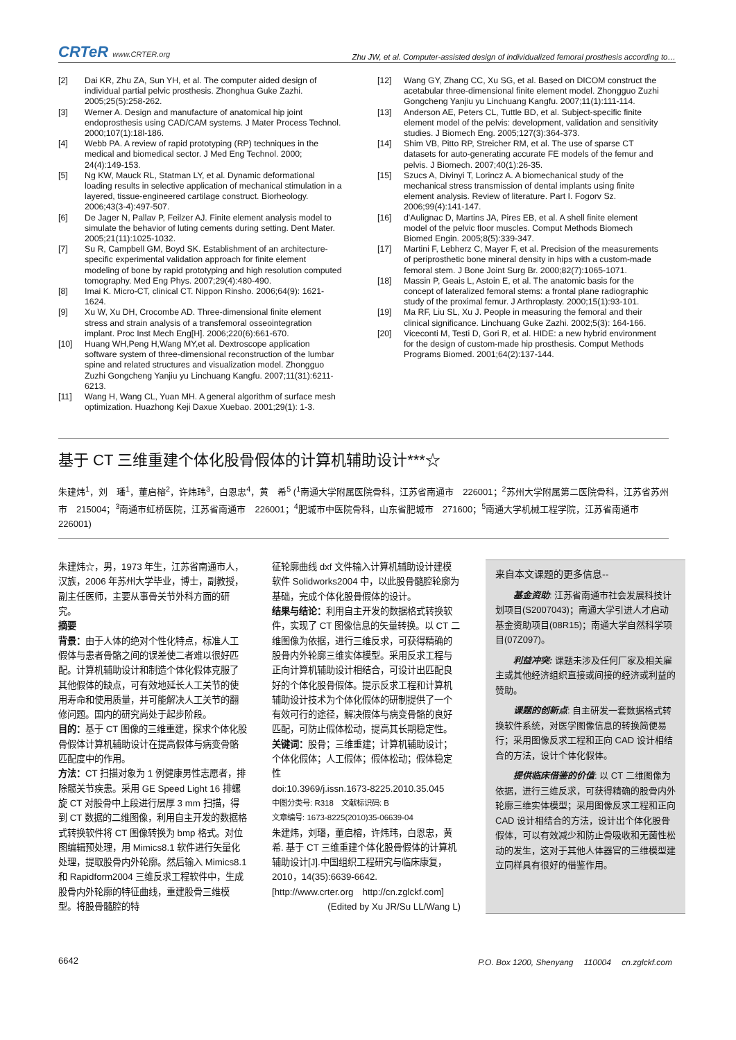CRTeR www.CRTER.org
Zhu JW, et al. Computer-assisted design of individualized femoral prosthesis according to…
[2] Dai KR, Zhu ZA, Sun YH, et al. The computer aided design of individual partial pelvic prosthesis. Zhonghua Guke Zazhi. 2005;25(5):258-262.
[3] Werner A. Design and manufacture of anatomical hip joint endoprosthesis using CAD/CAM systems. J Mater Process Technol. 2000;107(1):18l-186.
[4] Webb PA. A review of rapid prototyping (RP) techniques in the medical and biomedical sector. J Med Eng Technol. 2000; 24(4):149-153.
[5] Ng KW, Mauck RL, Statman LY, et al. Dynamic deformational loading results in selective application of mechanical stimulation in a layered, tissue-engineered cartilage construct. Biorheology. 2006;43(3-4):497-507.
[6] De Jager N, Pallav P, Feilzer AJ. Finite element analysis model to simulate the behavior of luting cements during setting. Dent Mater. 2005;21(11):1025-1032.
[7] Su R, Campbell GM, Boyd SK. Establishment of an architecture-specific experimental validation approach for finite element modeling of bone by rapid prototyping and high resolution computed tomography. Med Eng Phys. 2007;29(4):480-490.
[8] Imai K. Micro-CT, clinical CT. Nippon Rinsho. 2006;64(9): 1621-1624.
[9] Xu W, Xu DH, Crocombe AD. Three-dimensional finite element stress and strain analysis of a transfemoral osseointegration implant. Proc Inst Mech Eng[H]. 2006;220(6):661-670.
[10] Huang WH,Peng H,Wang MY,et al. Dextroscope application software system of three-dimensional reconstruction of the lumbar spine and related structures and visualization model. Zhongguo Zuzhi Gongcheng Yanjiu yu Linchuang Kangfu. 2007;11(31):6211-6213.
[11] Wang H, Wang CL, Yuan MH. A general algorithm of surface mesh optimization. Huazhong Keji Daxue Xuebao. 2001;29(1): 1-3.
[12] Wang GY, Zhang CC, Xu SG, et al. Based on DICOM construct the acetabular three-dimensional finite element model. Zhongguo Zuzhi Gongcheng Yanjiu yu Linchuang Kangfu. 2007;11(1):111-114.
[13] Anderson AE, Peters CL, Tuttle BD, et al. Subject-specific finite element model of the pelvis: development, validation and sensitivity studies. J Biomech Eng. 2005;127(3):364-373.
[14] Shim VB, Pitto RP, Streicher RM, et al. The use of sparse CT datasets for auto-generating accurate FE models of the femur and pelvis. J Biomech. 2007;40(1):26-35.
[15] Szucs A, Divinyi T, Lorincz A. A biomechanical study of the mechanical stress transmission of dental implants using finite element analysis. Review of literature. Part I. Fogorv Sz. 2006;99(4):141-147.
[16] d'Aulignac D, Martins JA, Pires EB, et al. A shell finite element model of the pelvic floor muscles. Comput Methods Biomech Biomed Engin. 2005;8(5):339-347.
[17] Martini F, Lebherz C, Mayer F, et al. Precision of the measurements of periprosthetic bone mineral density in hips with a custom-made femoral stem. J Bone Joint Surg Br. 2000;82(7):1065-1071.
[18] Massin P, Geais L, Astoin E, et al. The anatomic basis for the concept of lateralized femoral stems: a frontal plane radiographic study of the proximal femur. J Arthroplasty. 2000;15(1):93-101.
[19] Ma RF, Liu SL, Xu J. People in measuring the femoral and their clinical significance. Linchuang Guke Zazhi. 2002;5(3): 164-166.
[20] Viceconti M, Testi D, Gori R, et al. HIDE: a new hybrid environment for the design of custom-made hip prosthesis. Comput Methods Programs Biomed. 2001;64(2):137-144.
基于 CT 三维重建个体化股骨假体的计算机辅助设计***☆
朱建炜<sup>1</sup>，刘　璠<sup>1</sup>，董启榕<sup>2</sup>，许炜玮<sup>3</sup>，白恩忠<sup>4</sup>，黄　希<sup>5</sup> (<sup>1</sup>南通大学附属医院骨科，江苏省南通市　226001；<sup>2</sup>苏州大学附属第二医院骨科，江苏省苏州市　215004；<sup>3</sup>南通市虹桥医院，江苏省南通市　226001；<sup>4</sup>肥城市中医院骨科，山东省肥城市　271600；<sup>5</sup>南通大学机械工程学院，江苏省南通市　226001)
朱建炜☆，男，1973 年生，江苏省南通市人，汉族，2006 年苏州大学毕业，博士，副教授，副主任医师，主要从事骨关节外科方面的研究。
摘要
背景：由于人体的绝对个性化特点，标准人工假体与患者骨骼之间的误差使二者难以很好匹配。计算机辅助设计和制造个体化假体克服了其他假体的缺点，可有效地延长人工关节的使用寿命和使用质量，并可能解决人工关节的翻修问题。国内的研究尚处于起步阶段。
目的：基于 CT 图像的三维重建，探求个体化股骨假体计算机辅助设计在提高假体与病变骨骼匹配度中的作用。
方法：CT 扫描对象为 1 例健康男性志愿者，排除髋关节疾患。采用 GE Speed Light 16 排螺旋 CT 对股骨中上段进行层厚 3 mm 扫描，得到 CT 数据的二维图像，利用自主开发的数据格式转换软件将 CT 图像转换为 bmp 格式。对位图编辑预处理，用 Mimics8.1 软件进行矢量化处理，提取股骨内外轮廓。然后输入 Mimics8.1 和 Rapidform2004 三维反求工程软件中，生成股骨内外轮廓的特征曲线，重建股骨三维模型。将股骨髓腔的特
征轮廓曲线 dxf 文件输入计算机辅助设计建模软件 Solidworks2004 中，以此股骨髓腔轮廓为基础，完成个体化股骨假体的设计。
结果与结论：利用自主开发的数据格式转换软件，实现了 CT 图像信息的矢量转换。以 CT 二维图像为依据，进行三维反求，可获得精确的股骨内外轮廓三维实体模型。采用反求工程与正向计算机辅助设计相结合，可设计出匹配良好的个体化股骨假体。提示反求工程和计算机辅助设计技术为个体化假体的研制提供了一个有效可行的途径，解决假体与病变骨骼的良好匹配，可防止假体松动，提高其长期稳定性。
关键词：股骨；三维重建；计算机辅助设计；个体化假体；人工假体；假体松动；假体稳定性
doi:10.3969/j.issn.1673-8225.2010.35.045
中图分类号: R318　文献标识码: B
文章编号: 1673-8225(2010)35-06639-04
朱建炜，刘璠，董启榕，许炜玮，白恩忠，黄希. 基于 CT 三维重建个体化股骨假体的计算机辅助设计[J].中国组织工程研究与临床康复，2010，14(35):6639-6642.
[http://www.crter.org　http://cn.zglckf.com]
(Edited by Xu JR/Su LL/Wang L)
来自本文课题的更多信息--
基金资助: 江苏省南通市社会发展科技计划项目(S2007043)；南通大学引进人才启动基金资助项目(08R15)；南通大学自然科学项目(07Z097)。
利益冲突: 课题未涉及任何厂家及相关雇主或其他经济组织直接或间接的经济或利益的赞助。
课题的创新点: 自主研发一套数据格式转换软件系统，对医学图像信息的转换简便易行；采用图像反求工程和正向 CAD 设计相结合的方法，设计个体化假体。
提供临床借鉴的价值: 以 CT 二维图像为依据，进行三维反求，可获得精确的股骨内外轮廓三维实体模型；采用图像反求工程和正向 CAD 设计相结合的方法，设计出个体化股骨假体，可以有效减少和防止骨吸收和无菌性松动的发生，这对于其他人体器官的三维模型建立同样具有很好的借鉴作用。
6642 P.O. Box 1200, Shenyang　 110004　 cn.zglckf.com